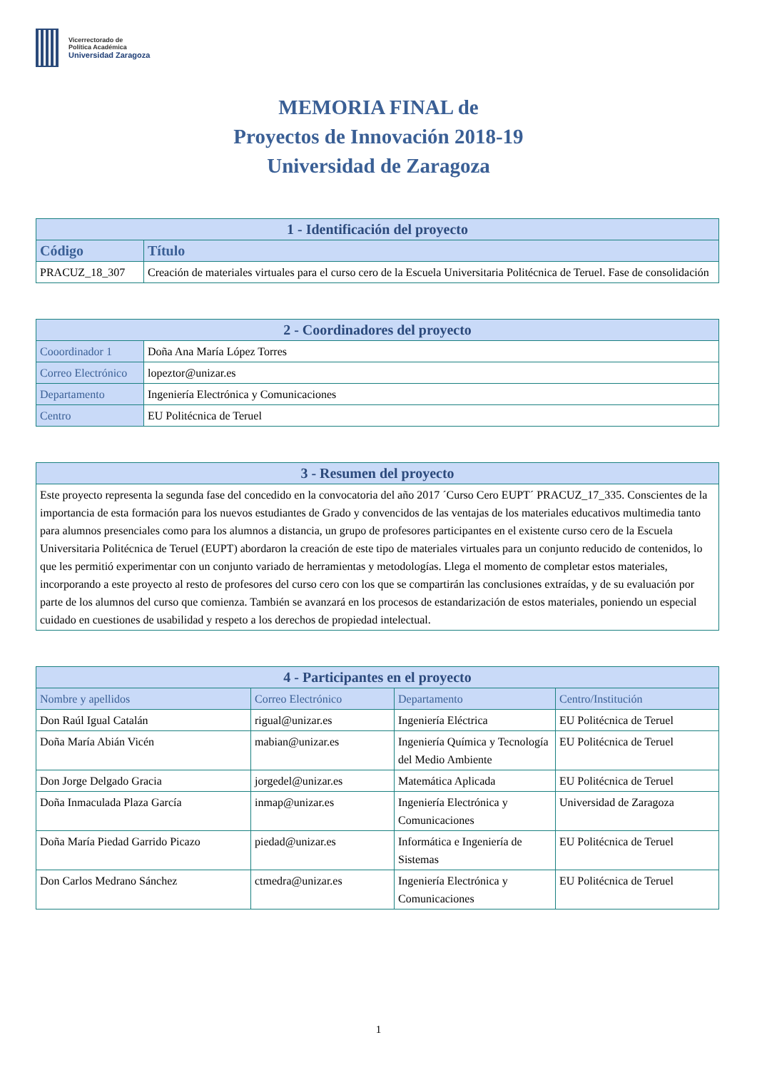Vicerrectorado de
Política Académica
Universidad Zaragoza
MEMORIA FINAL de
Proyectos de Innovación 2018-19
Universidad de Zaragoza
| 1 - Identificación del proyecto | |
| --- | --- |
| Código | Título |
| PRACUZ_18_307 | Creación de materiales virtuales para el curso cero de la Escuela Universitaria Politécnica de Teruel. Fase de consolidación |
| 2 - Coordinadores del proyecto | |
| --- | --- |
| Cooordinador 1 | Doña Ana María López Torres |
| Correo Electrónico | lopeztor@unizar.es |
| Departamento | Ingeniería Electrónica y Comunicaciones |
| Centro | EU Politécnica de Teruel |
| 3 - Resumen del proyecto |
| --- |
| Este proyecto representa la segunda fase del concedido en la convocatoria del año 2017 ´Curso Cero EUPT´ PRACUZ_17_335. Conscientes de la importancia de esta formación para los nuevos estudiantes de Grado y convencidos de las ventajas de los materiales educativos multimedia tanto para alumnos presenciales como para los alumnos a distancia, un grupo de profesores participantes en el existente curso cero de la Escuela Universitaria Politécnica de Teruel (EUPT) abordaron la creación de este tipo de materiales virtuales para un conjunto reducido de contenidos, lo que les permitió experimentar con un conjunto variado de herramientas y metodologías. Llega el momento de completar estos materiales, incorporando a este proyecto al resto de profesores del curso cero con los que se compartirán las conclusiones extraídas, y de su evaluación por parte de los alumnos del curso que comienza. También se avanzará en los procesos de estandarización de estos materiales, poniendo un especial cuidado en cuestiones de usabilidad y respeto a los derechos de propiedad intelectual. |
| 4 - Participantes en el proyecto | | | |
| --- | --- | --- | --- |
| Nombre y apellidos | Correo Electrónico | Departamento | Centro/Institución |
| Don Raúl Igual Catalán | rigual@unizar.es | Ingeniería Eléctrica | EU Politécnica de Teruel |
| Doña María Abián Vicén | mabian@unizar.es | Ingeniería Química y Tecnología del Medio Ambiente | EU Politécnica de Teruel |
| Don Jorge Delgado Gracia | jorgedel@unizar.es | Matemática Aplicada | EU Politécnica de Teruel |
| Doña Inmaculada Plaza García | inmap@unizar.es | Ingeniería Electrónica y Comunicaciones | Universidad de Zaragoza |
| Doña María Piedad Garrido Picazo | piedad@unizar.es | Informática e Ingeniería de Sistemas | EU Politécnica de Teruel |
| Don Carlos Medrano Sánchez | ctmedra@unizar.es | Ingeniería Electrónica y Comunicaciones | EU Politécnica de Teruel |
1